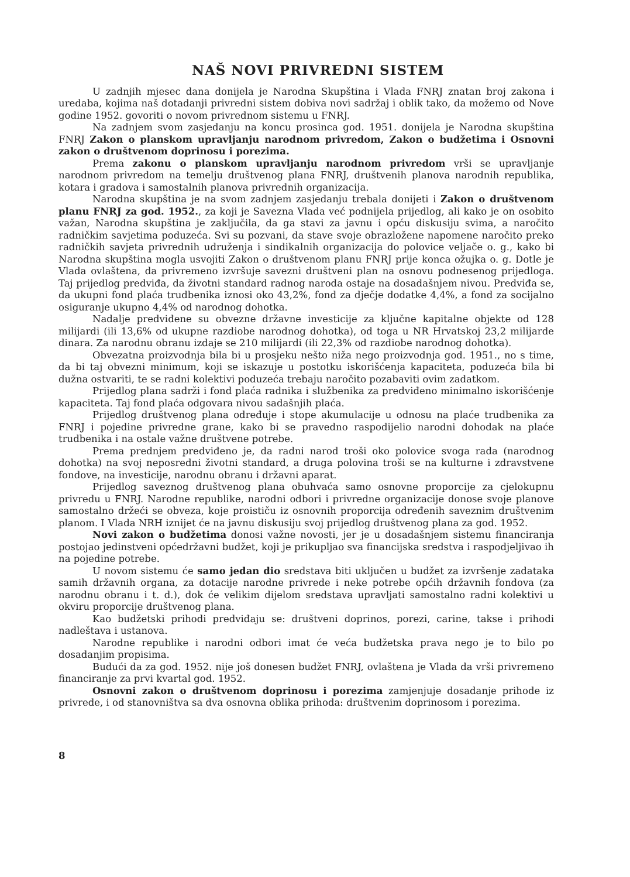NAŠ NOVI PRIVREDNI SISTEM
U zadnjih mjesec dana donijela je Narodna Skupština i Vlada FNRJ znatan broj zakona i uredaba, kojima naš dotadanji privredni sistem dobiva novi sadržaj i oblik tako, da možemo od Nove godine 1952. govoriti o novom privrednom sistemu u FNRJ.
Na zadnjem svom zasjedanju na koncu prosinca god. 1951. donijela je Narodna skupština FNRJ Zakon o planskom upravljanju narodnom privredom, Zakon o budžetima i Osnovni zakon o društvenom doprinosu i porezima.
Prema zakonu o planskom upravljanju narodnom privredom vrši se upravljanje narodnom privredom na temelju društvenog plana FNRJ, društvenih planova narodnih republika, kotara i gradova i samostalnih planova privrednih organizacija.
Narodna skupština je na svom zadnjem zasjedanju trebala donijeti i Zakon o društvenom planu FNRJ za god. 1952., za koji je Savezna Vlada već podnijela prijedlog, ali kako je on osobito važan, Narodna skupština je zaključila, da ga stavi za javnu i opću diskusiju svima, a naročito radničkim savjetima poduzeća. Svi su pozvani, da stave svoje obrazložene napomene naročito preko radničkih savjeta privrednih udruženja i sindikalnih organizacija do polovice veljače o. g., kako bi Narodna skupština mogla usvojiti Zakon o društvenom planu FNRJ prije koncа ožujka o. g. Dotle je Vlada ovlaštena, da privremeno izvršuje savezni društveni plan na osnovu podnesenog prijedloga. Taj prijedlog predviđa, da životni standard radnog naroda ostaje na dosadašnjem nivou. Predviđa se, da ukupni fond plaća trudbenika iznosi oko 43,2%, fond za dječje dodatke 4,4%, a fond za socijalno osiguranje ukupno 4,4% od narodnog dohotka.
Nadalje predviđene su obvezne državne investicije za ključne kapitalne objekte od 128 milijardi (ili 13,6% od ukupne razdiobe narodnog dohotka), od toga u NR Hrvatskoj 23,2 milijarde dinara. Za narodnu obranu izdaje se 210 milijardi (ili 22,3% od razdiobe narodnog dohotka).
Obvezatna proizvodnja bila bi u prosjeku nešto niža nego proizvodnja god. 1951., no s time, da bi taj obvezni minimum, koji se iskazuje u postotku iskorišćenja kapaciteta, poduzeća bila bi dužna ostvariti, te se radni kolektivi poduzeća trebaju naročito pozabaviti ovim zadatkom.
Prijedlog plana sadrži i fond plaća radnika i službenika za predviđeno minimalno iskorišćenje kapaciteta. Taj fond plaća odgovara nivou sadašnjih plaća.
Prijedlog društvenog plana određuje i stope akumulacije u odnosu na plaće trudbenika za FNRJ i pojedine privredne grane, kako bi se pravedno raspodijelio narodni dohodak na plaće trudbenika i na ostale važne društvene potrebe.
Prema prednjem predviđeno je, da radni narod troši oko polovice svoga rada (narodnog dohotka) na svoj neposredni životni standard, a druga polovina troši se na kulturne i zdravstvene fondove, na investicije, narodnu obranu i državni aparat.
Prijedlog saveznog društvenog plana obuhvaća samo osnovne proporcije za cjelokupnu privredu u FNRJ. Narodne republike, narodni odbori i privredne organizacije donose svoje planove samostalno držeći se obveza, koje proističu iz osnovnih proporcija određenih saveznim društvenim planom. I Vlada NRH iznijet će na javnu diskusiju svoj prijedlog društvenog plana za god. 1952.
Novi zakon o budžetima donosi važne novosti, jer je u dosadašnjem sistemu financiranja postojao jedinstveni općedržavni budžet, koji je prikupljao sva financijska sredstva i raspodjeljivao ih na pojedine potrebe.
U novom sistemu će samo jedan dio sredstava biti uključen u budžet za izvršenje zadataka samih državnih organa, za dotacije narodne privrede i neke potrebe općih državnih fondova (za narodnu obranu i t. d.), dok će velikim dijelom sredstava upravljati samostalno radni kolektivi u okviru proporcije društvenog plana.
Kao budžetski prihodi predviđaju se: društveni doprinos, porezi, carine, takse i prihodi nadleštava i ustanova.
Narodne republike i narodni odbori imat će veća budžetska prava nego je to bilo po dosadanjim propisima.
Budući da za god. 1952. nije još donesen budžet FNRJ, ovlaštena je Vlada da vrši privremeno financiranje za prvi kvartal god. 1952.
Osnovni zakon o društvenom doprinosu i porezima zamjenjuje dosadanje prihode iz privrede, i od stanovništva sa dva osnovna oblika prihoda: društvenim doprinosom i porezima.
8